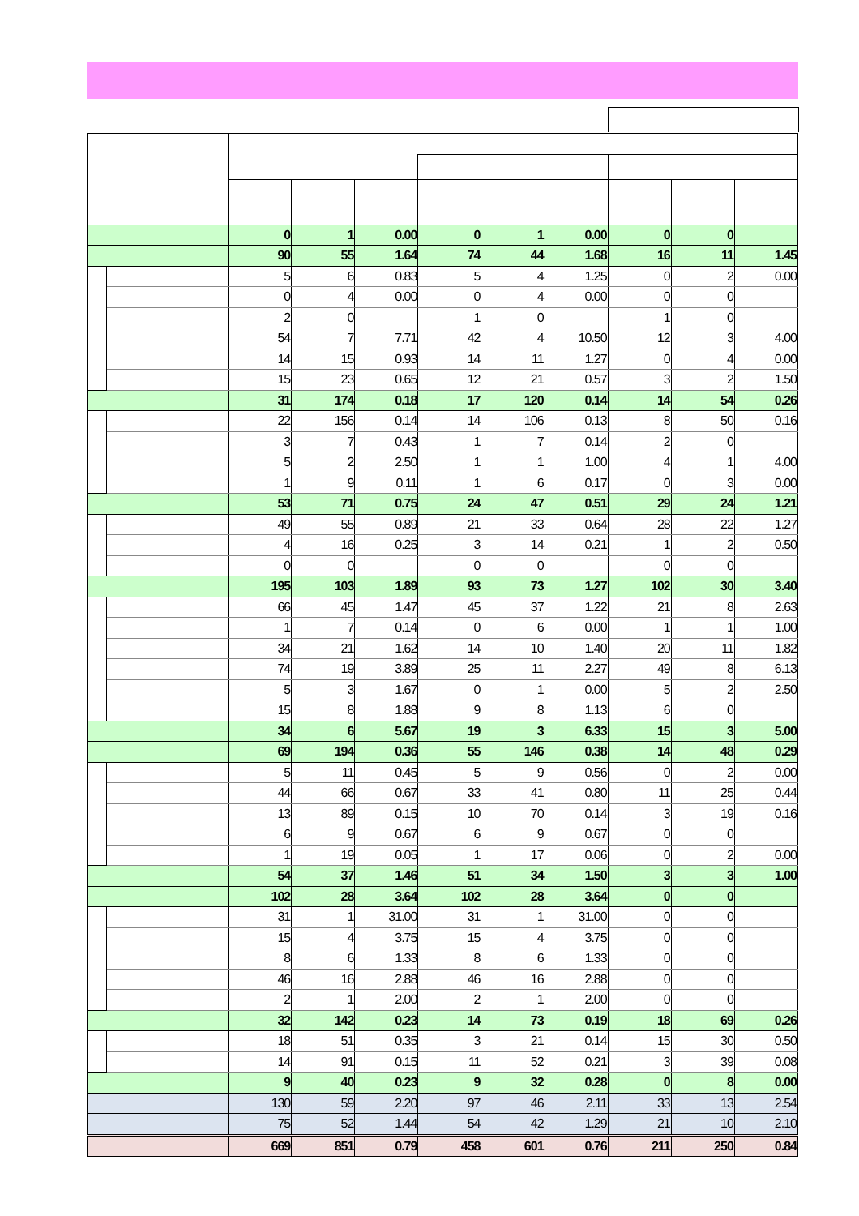| | | 0 | 1 | 0.00 | 0 | 1 | 0.00 | 0 | 0 | |
| | | 90 | 55 | 1.64 | 74 | 44 | 1.68 | 16 | 11 | 1.45 |
| | | 5 | 6 | 0.83 | 5 | 4 | 1.25 | 0 | 2 | 0.00 |
| | | 0 | 4 | 0.00 | 0 | 4 | 0.00 | 0 | 0 | |
| | | 2 | 0 | | 1 | 0 | | 1 | 0 | |
| | | 54 | 7 | 7.71 | 42 | 4 | 10.50 | 12 | 3 | 4.00 |
| | | 14 | 15 | 0.93 | 14 | 11 | 1.27 | 0 | 4 | 0.00 |
| | | 15 | 23 | 0.65 | 12 | 21 | 0.57 | 3 | 2 | 1.50 |
| | | 31 | 174 | 0.18 | 17 | 120 | 0.14 | 14 | 54 | 0.26 |
| | | 22 | 156 | 0.14 | 14 | 106 | 0.13 | 8 | 50 | 0.16 |
| | | 3 | 7 | 0.43 | 1 | 7 | 0.14 | 2 | 0 | |
| | | 5 | 2 | 2.50 | 1 | 1 | 1.00 | 4 | 1 | 4.00 |
| | | 1 | 9 | 0.11 | 1 | 6 | 0.17 | 0 | 3 | 0.00 |
| | | 53 | 71 | 0.75 | 24 | 47 | 0.51 | 29 | 24 | 1.21 |
| | | 49 | 55 | 0.89 | 21 | 33 | 0.64 | 28 | 22 | 1.27 |
| | | 4 | 16 | 0.25 | 3 | 14 | 0.21 | 1 | 2 | 0.50 |
| | | 0 | 0 | | 0 | 0 | | 0 | 0 | |
| | | 195 | 103 | 1.89 | 93 | 73 | 1.27 | 102 | 30 | 3.40 |
| | | 66 | 45 | 1.47 | 45 | 37 | 1.22 | 21 | 8 | 2.63 |
| | | 1 | 7 | 0.14 | 0 | 6 | 0.00 | 1 | 1 | 1.00 |
| | | 34 | 21 | 1.62 | 14 | 10 | 1.40 | 20 | 11 | 1.82 |
| | | 74 | 19 | 3.89 | 25 | 11 | 2.27 | 49 | 8 | 6.13 |
| | | 5 | 3 | 1.67 | 0 | 1 | 0.00 | 5 | 2 | 2.50 |
| | | 15 | 8 | 1.88 | 9 | 8 | 1.13 | 6 | 0 | |
| | | 34 | 6 | 5.67 | 19 | 3 | 6.33 | 15 | 3 | 5.00 |
| | | 69 | 194 | 0.36 | 55 | 146 | 0.38 | 14 | 48 | 0.29 |
| | | 5 | 11 | 0.45 | 5 | 9 | 0.56 | 0 | 2 | 0.00 |
| | | 44 | 66 | 0.67 | 33 | 41 | 0.80 | 11 | 25 | 0.44 |
| | | 13 | 89 | 0.15 | 10 | 70 | 0.14 | 3 | 19 | 0.16 |
| | | 6 | 9 | 0.67 | 6 | 9 | 0.67 | 0 | 0 | |
| | | 1 | 19 | 0.05 | 1 | 17 | 0.06 | 0 | 2 | 0.00 |
| | | 54 | 37 | 1.46 | 51 | 34 | 1.50 | 3 | 3 | 1.00 |
| | | 102 | 28 | 3.64 | 102 | 28 | 3.64 | 0 | 0 | |
| | | 31 | 1 | 31.00 | 31 | 1 | 31.00 | 0 | 0 | |
| | | 15 | 4 | 3.75 | 15 | 4 | 3.75 | 0 | 0 | |
| | | 8 | 6 | 1.33 | 8 | 6 | 1.33 | 0 | 0 | |
| | | 46 | 16 | 2.88 | 46 | 16 | 2.88 | 0 | 0 | |
| | | 2 | 1 | 2.00 | 2 | 1 | 2.00 | 0 | 0 | |
| | | 32 | 142 | 0.23 | 14 | 73 | 0.19 | 18 | 69 | 0.26 |
| | | 18 | 51 | 0.35 | 3 | 21 | 0.14 | 15 | 30 | 0.50 |
| | | 14 | 91 | 0.15 | 11 | 52 | 0.21 | 3 | 39 | 0.08 |
| | | 9 | 40 | 0.23 | 9 | 32 | 0.28 | 0 | 8 | 0.00 |
| | | 130 | 59 | 2.20 | 97 | 46 | 2.11 | 33 | 13 | 2.54 |
| | | 75 | 52 | 1.44 | 54 | 42 | 1.29 | 21 | 10 | 2.10 |
| | | 669 | 851 | 0.79 | 458 | 601 | 0.76 | 211 | 250 | 0.84 |